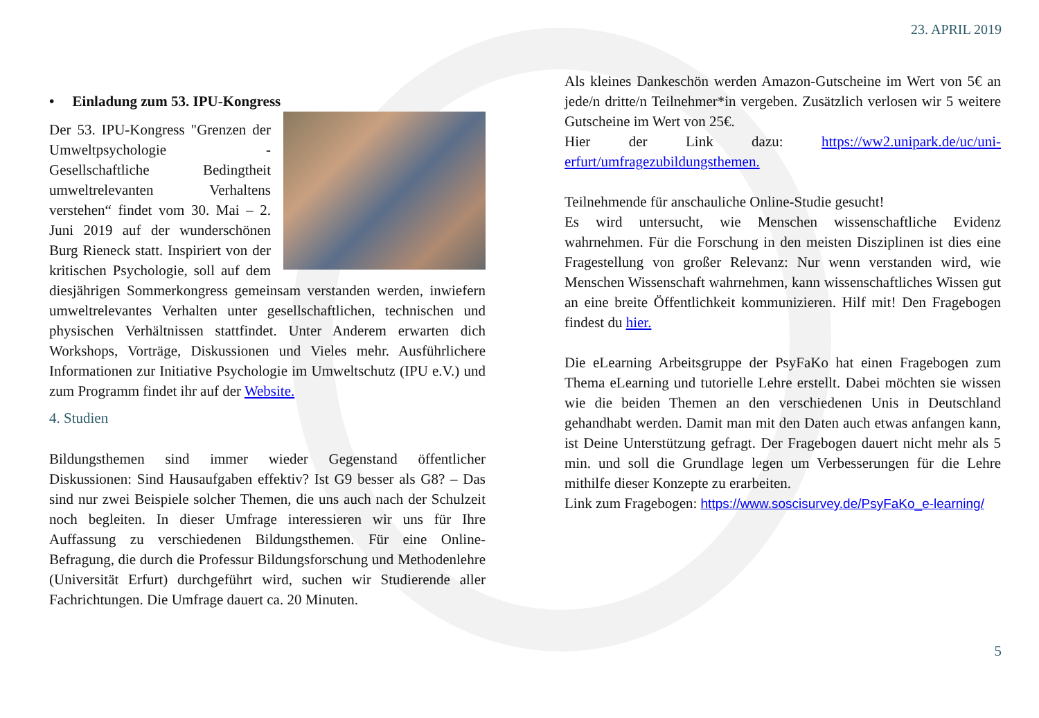23. APRIL 2019
• Einladung zum 53. IPU-Kongress
Der 53. IPU-Kongress "Grenzen der Umweltpsychologie - Gesellschaftliche Bedingtheit umweltrelevanten Verhaltens verstehen“ findet vom 30. Mai – 2. Juni 2019 auf der wunderschönen Burg Rieneck statt. Inspiriert von der kritischen Psychologie, soll auf dem diesjährigen Sommerkongress gemeinsam verstanden werden, inwiefern umweltrelevantes Verhalten unter gesellschaftlichen, technischen und physischen Verhältnissen stattfindet. Unter Anderem erwarten dich Workshops, Vorträge, Diskussionen und Vieles mehr. Ausführlichere Informationen zur Initiative Psychologie im Umweltschutz (IPU e.V.) und zum Programm findet ihr auf der Website.
4. Studien
Bildungsthemen sind immer wieder Gegenstand öffentlicher Diskussionen: Sind Hausaufgaben effektiv? Ist G9 besser als G8? – Das sind nur zwei Beispiele solcher Themen, die uns auch nach der Schulzeit noch begleiten. In dieser Umfrage interessieren wir uns für Ihre Auffassung zu verschiedenen Bildungsthemen. Für eine Online-Befragung, die durch die Professur Bildungsforschung und Methodenlehre (Universität Erfurt) durchgeführt wird, suchen wir Studierende aller Fachrichtungen. Die Umfrage dauert ca. 20 Minuten.
Als kleines Dankeschön werden Amazon-Gutscheine im Wert von 5€ an jede/n dritte/n Teilnehmer*in vergeben. Zusätzlich verlosen wir 5 weitere Gutscheine im Wert von 25€.
Hier der Link dazu: https://ww2.unipark.de/uc/uni-erfurt/umfragezubildungsthemen.
Teilnehmende für anschauliche Online-Studie gesucht!
Es wird untersucht, wie Menschen wissenschaftliche Evidenz wahrnehmen. Für die Forschung in den meisten Disziplinen ist dies eine Fragestellung von großer Relevanz: Nur wenn verstanden wird, wie Menschen Wissenschaft wahrnehmen, kann wissenschaftliches Wissen gut an eine breite Öffentlichkeit kommunizieren. Hilf mit! Den Fragebogen findest du hier.
Die eLearning Arbeitsgruppe der PsyFaKo hat einen Fragebogen zum Thema eLearning und tutorielle Lehre erstellt. Dabei möchten sie wissen wie die beiden Themen an den verschiedenen Unis in Deutschland gehandhabt werden. Damit man mit den Daten auch etwas anfangen kann, ist Deine Unterstützung gefragt. Der Fragebogen dauert nicht mehr als 5 min. und soll die Grundlage legen um Verbesserungen für die Lehre mithilfe dieser Konzepte zu erarbeiten.
Link zum Fragebogen: https://www.soscisurvey.de/PsyFaKo_e-learning/
5